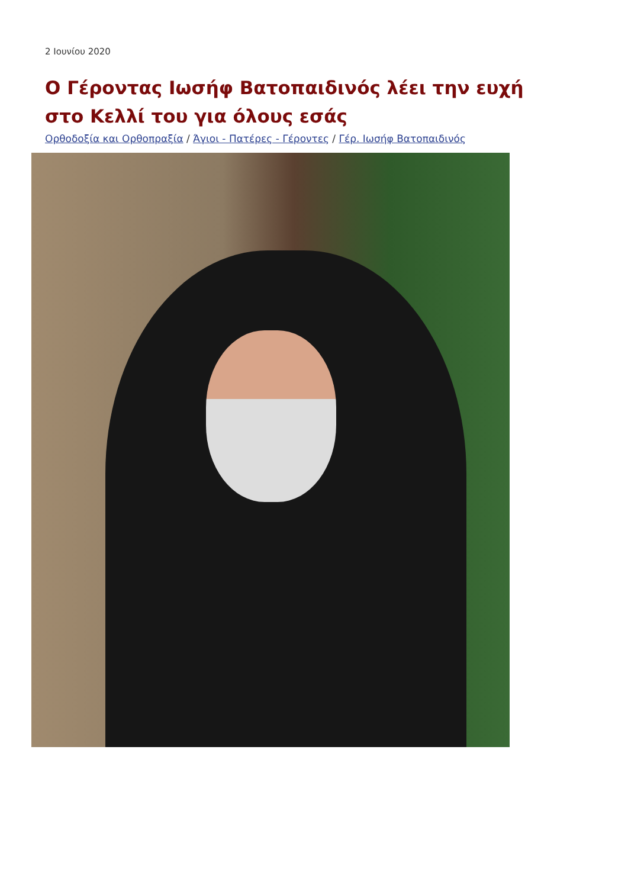2 Ιουνίου 2020
Ο Γέροντας Ιωσήφ Βατοπαιδινός λέει την ευχή στο Κελλί του για όλους εσάς
Ορθοδοξία και Ορθοπραξία / Άγιοι - Πατέρες - Γέροντες / Γέρ. Ιωσήφ Βατοπαιδινός